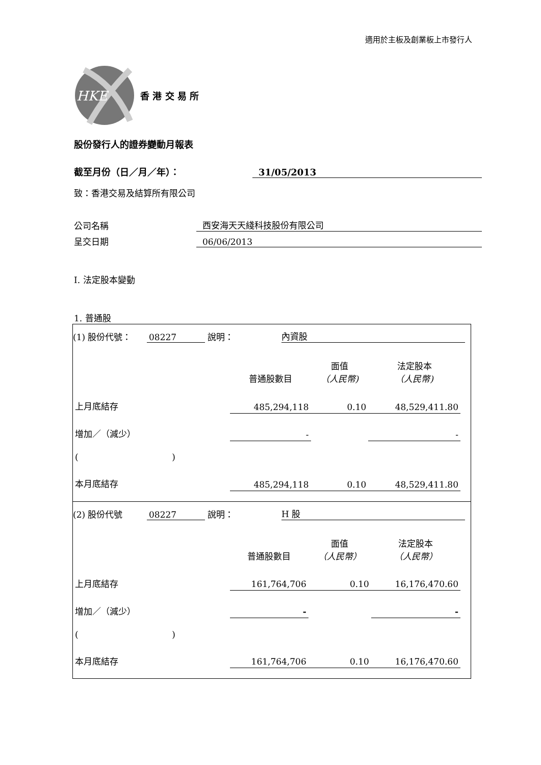適用於主板及創業板上市發行人
HKE
香 港 交 易 所
股份發行人的證券變動月報表
截至月份（日／月／年）： 31/05/2013
致：香港交易及結算所有限公司
公司名稱 西安海天天綫科技股份有限公司
呈交日期 06/06/2013
I. 法定股本變動
1. 普通股
(1) 股份代號： 08227 說明： 內資股
| | 普通股數目 | 面值 （人民幣) | 法定股本 （人民幣) |
| 上月底結存 | 485,294,118 | 0.10 | 48,529,411.80 |
| 增加／（減少） | - | | - |
| ( ) | | | |
| 本月底結存 | 485,294,118 | 0.10 | 48,529,411.80 |
(2) 股份代號 08227 說明： H 股
| | 普通股數目 | 面值 （人民幣） | 法定股本 （人民幣） |
| 上月底結存 | 161,764,706 | 0.10 | 16,176,470.60 |
| 增加／（減少） | - | | - |
| ( ) | | | |
| 本月底結存 | 161,764,706 | 0.10 | 16,176,470.60 |